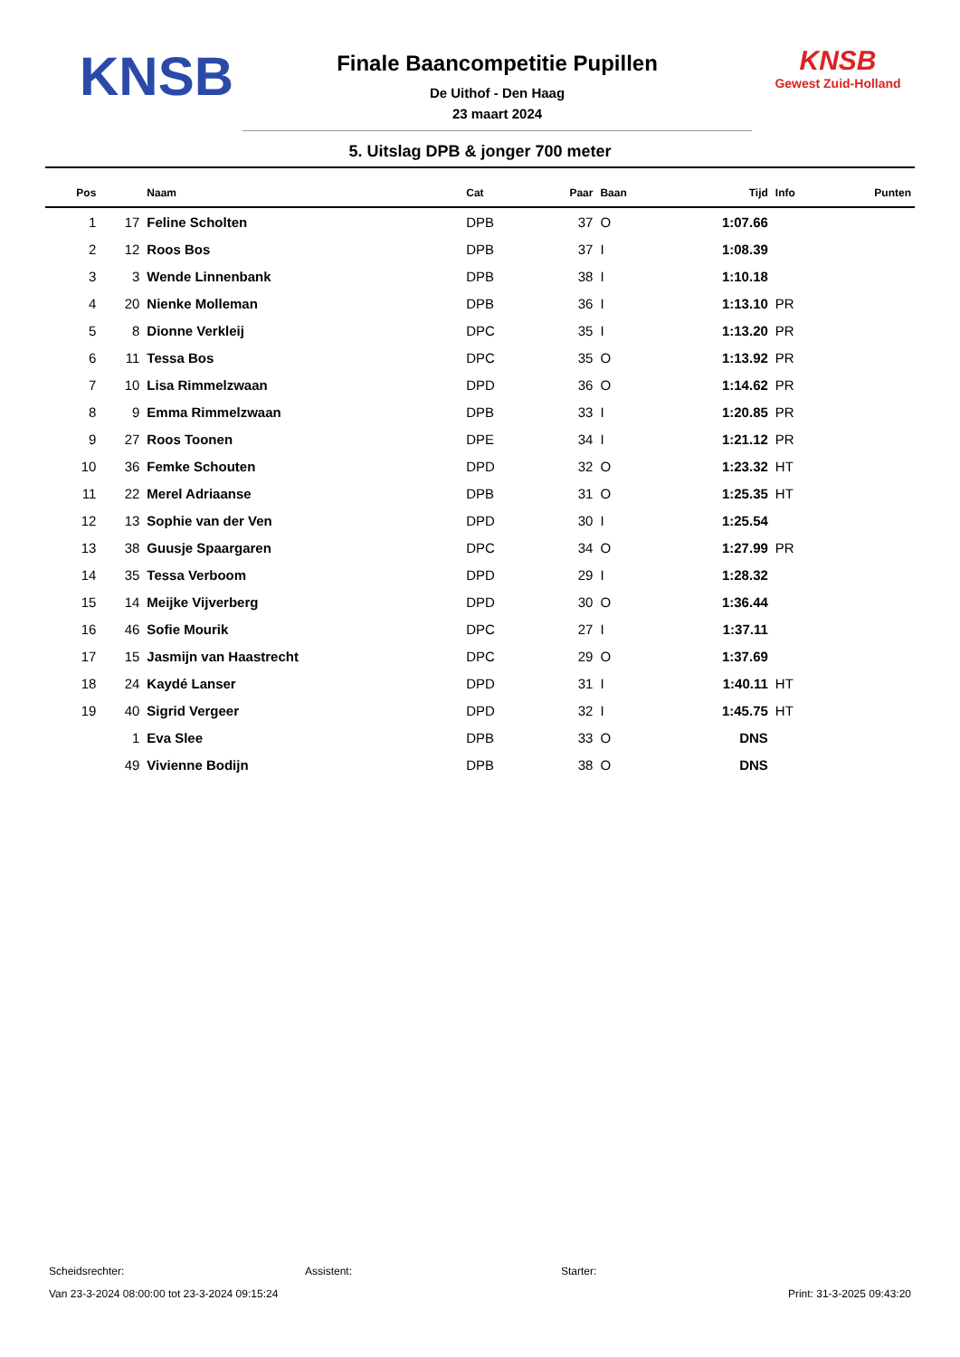KNSB
Finale Baancompetitie Pupillen
De Uithof - Den Haag
23 maart 2024
KNSB
Gewest Zuid-Holland
5. Uitslag DPB & jonger 700 meter
| Pos | | Naam | Cat | Paar | Baan | Tijd | Info | Punten |
| --- | --- | --- | --- | --- | --- | --- | --- | --- |
| 1 | 17 | Feline Scholten | DPB | 37 | O | 1:07.66 | | |
| 2 | 12 | Roos Bos | DPB | 37 | I | 1:08.39 | | |
| 3 | 3 | Wende Linnenbank | DPB | 38 | I | 1:10.18 | | |
| 4 | 20 | Nienke Molleman | DPB | 36 | I | 1:13.10 | PR | |
| 5 | 8 | Dionne Verkleij | DPC | 35 | I | 1:13.20 | PR | |
| 6 | 11 | Tessa Bos | DPC | 35 | O | 1:13.92 | PR | |
| 7 | 10 | Lisa Rimmelzwaan | DPD | 36 | O | 1:14.62 | PR | |
| 8 | 9 | Emma Rimmelzwaan | DPB | 33 | I | 1:20.85 | PR | |
| 9 | 27 | Roos Toonen | DPE | 34 | I | 1:21.12 | PR | |
| 10 | 36 | Femke Schouten | DPD | 32 | O | 1:23.32 | HT | |
| 11 | 22 | Merel Adriaanse | DPB | 31 | O | 1:25.35 | HT | |
| 12 | 13 | Sophie van der Ven | DPD | 30 | I | 1:25.54 | | |
| 13 | 38 | Guusje Spaargaren | DPC | 34 | O | 1:27.99 | PR | |
| 14 | 35 | Tessa Verboom | DPD | 29 | I | 1:28.32 | | |
| 15 | 14 | Meijke Vijverberg | DPD | 30 | O | 1:36.44 | | |
| 16 | 46 | Sofie Mourik | DPC | 27 | I | 1:37.11 | | |
| 17 | 15 | Jasmijn van Haastrecht | DPC | 29 | O | 1:37.69 | | |
| 18 | 24 | Kaydé Lanser | DPD | 31 | I | 1:40.11 | HT | |
| 19 | 40 | Sigrid Vergeer | DPD | 32 | I | 1:45.75 | HT | |
| | 1 | Eva Slee | DPB | 33 | O | DNS | | |
| | 49 | Vivienne Bodijn | DPB | 38 | O | DNS | | |
Scheidsrechter: Assistent: Starter:
Van 23-3-2024 08:00:00 tot 23-3-2024 09:15:24 Print: 31-3-2025 09:43:20